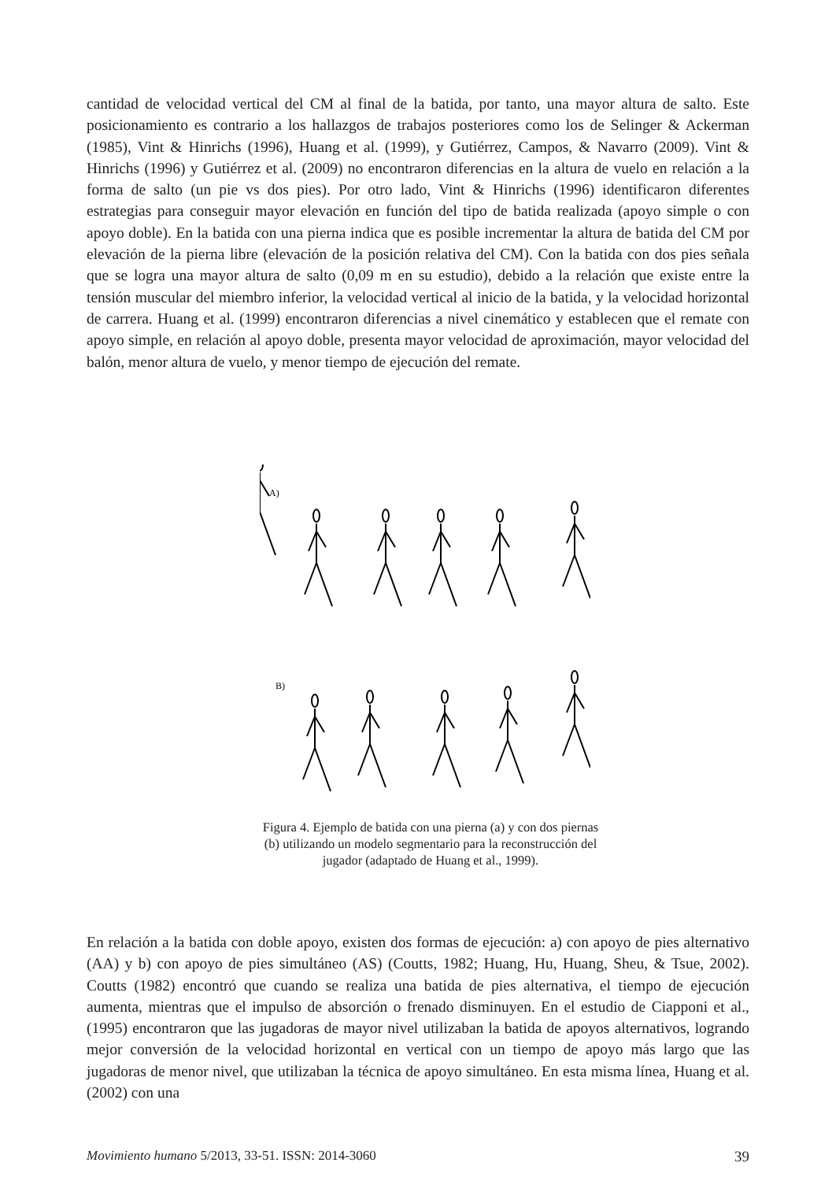cantidad de velocidad vertical del CM al final de la batida, por tanto, una mayor altura de salto. Este posicionamiento es contrario a los hallazgos de trabajos posteriores como los de Selinger & Ackerman (1985), Vint & Hinrichs (1996), Huang et al. (1999), y Gutiérrez, Campos, & Navarro (2009). Vint & Hinrichs (1996) y Gutiérrez et al. (2009) no encontraron diferencias en la altura de vuelo en relación a la forma de salto (un pie vs dos pies). Por otro lado, Vint & Hinrichs (1996) identificaron diferentes estrategias para conseguir mayor elevación en función del tipo de batida realizada (apoyo simple o con apoyo doble). En la batida con una pierna indica que es posible incrementar la altura de batida del CM por elevación de la pierna libre (elevación de la posición relativa del CM). Con la batida con dos pies señala que se logra una mayor altura de salto (0,09 m en su estudio), debido a la relación que existe entre la tensión muscular del miembro inferior, la velocidad vertical al inicio de la batida, y la velocidad horizontal de carrera. Huang et al. (1999) encontraron diferencias a nivel cinemático y establecen que el remate con apoyo simple, en relación al apoyo doble, presenta mayor velocidad de aproximación, mayor velocidad del balón, menor altura de vuelo, y menor tiempo de ejecución del remate.
A)
B)
Figura 4. Ejemplo de batida con una pierna (a) y con dos piernas (b) utilizando un modelo segmentario para la reconstrucción del jugador (adaptado de Huang et al., 1999).
En relación a la batida con doble apoyo, existen dos formas de ejecución: a) con apoyo de pies alternativo (AA) y b) con apoyo de pies simultáneo (AS) (Coutts, 1982; Huang, Hu, Huang, Sheu, & Tsue, 2002). Coutts (1982) encontró que cuando se realiza una batida de pies alternativa, el tiempo de ejecución aumenta, mientras que el impulso de absorción o frenado disminuyen. En el estudio de Ciapponi et al., (1995) encontraron que las jugadoras de mayor nivel utilizaban la batida de apoyos alternativos, logrando mejor conversión de la velocidad horizontal en vertical con un tiempo de apoyo más largo que las jugadoras de menor nivel, que utilizaban la técnica de apoyo simultáneo. En esta misma línea, Huang et al. (2002) con una
Movimiento humano 5/2013, 33-51. ISSN: 2014-3060 39